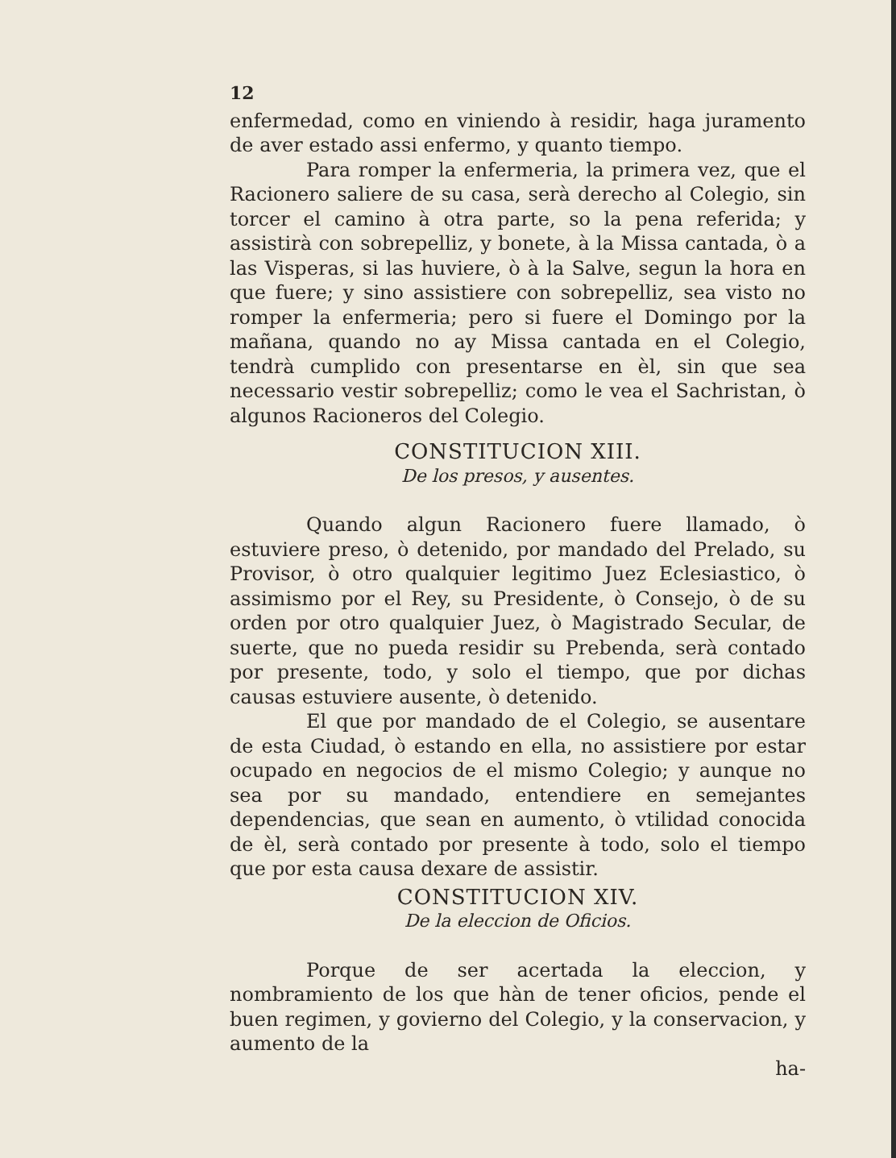12
enfermedad, como en viniendo à residir, haga juramento de aver estado assi enfermo, y quanto tiempo.
Para romper la enfermeria, la primera vez, que el Racionero saliere de su casa, serà derecho al Colegio, sin torcer el camino à otra parte, so la pena referida; y assistirà con sobrepelliz, y bonete, à la Missa cantada, ò a las Visperas, si las huviere, ò à la Salve, segun la hora en que fuere; y sino assistiere con sobrepelliz, sea visto no romper la enfermeria; pero si fuere el Domingo por la mañana, quando no ay Missa cantada en el Colegio, tendrà cumplido con presentarse en èl, sin que sea necessario vestir sobrepelliz; como le vea el Sachristan, ò algunos Racioneros del Colegio.
CONSTITUCION XIII.
De los presos, y ausentes.
Quando algun Racionero fuere llamado, ò estuviere preso, ò detenido, por mandado del Prelado, su Provisor, ò otro qualquier legitimo Juez Eclesiastico, ò assimismo por el Rey, su Presidente, ò Consejo, ò de su orden por otro qualquier Juez, ò Magistrado Secular, de suerte, que no pueda residir su Prebenda, serà contado por presente, todo, y solo el tiempo, que por dichas causas estuviere ausente, ò detenido.
El que por mandado de el Colegio, se ausentare de esta Ciudad, ò estando en ella, no assistiere por estar ocupado en negocios de el mismo Colegio; y aunque no sea por su mandado, entendiere en semejantes dependencias, que sean en aumento, ò vtilidad conocida de èl, serà contado por presente à todo, solo el tiempo que por esta causa dexare de assistir.
CONSTITUCION XIV.
De la eleccion de Oficios.
Porque de ser acertada la eleccion, y nombramiento de los que hàn de tener oficios, pende el buen regimen, y govierno del Colegio, y la conservacion, y aumento de la
ha-